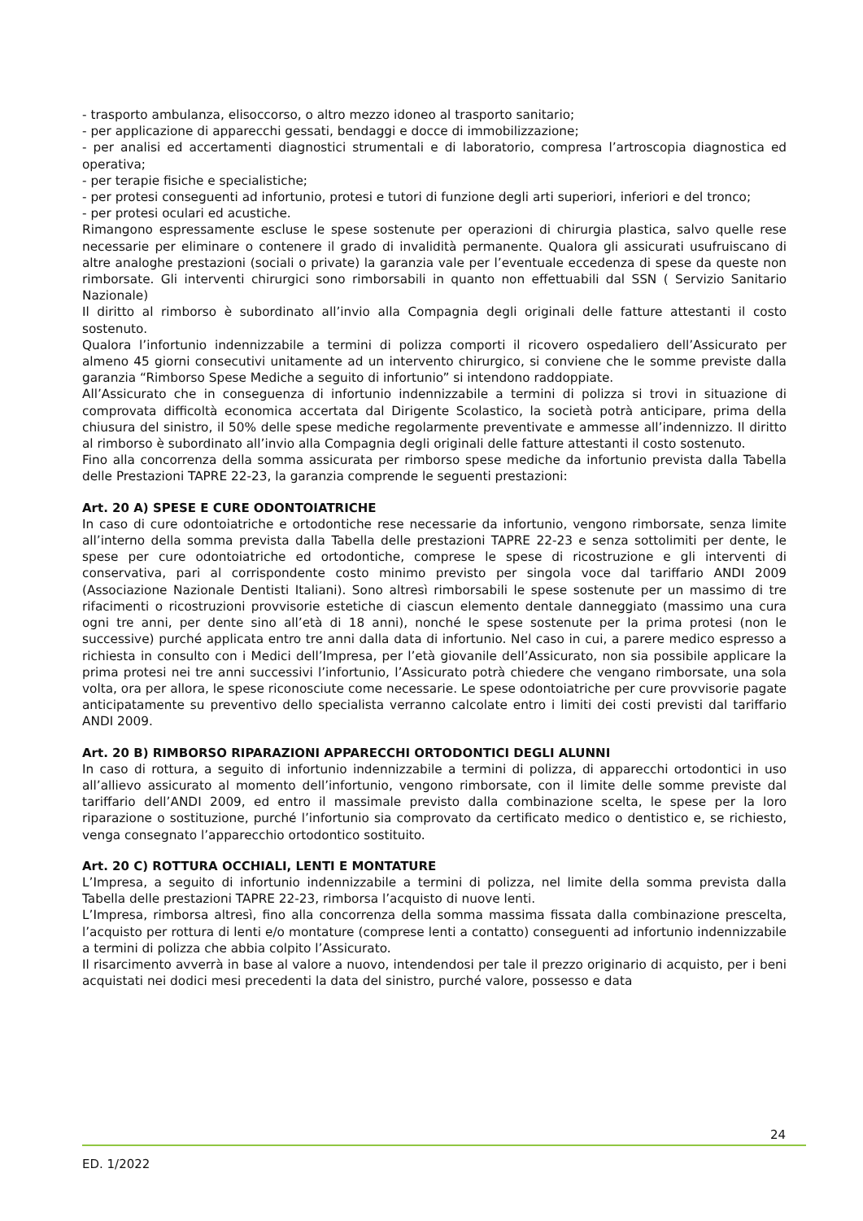- trasporto ambulanza, elisoccorso, o altro mezzo idoneo al trasporto sanitario;
- per applicazione di apparecchi gessati, bendaggi e docce di immobilizzazione;
- per analisi ed accertamenti diagnostici strumentali e di laboratorio, compresa l’artroscopia diagnostica ed operativa;
- per terapie fisiche e specialistiche;
- per protesi conseguenti ad infortunio, protesi e tutori di funzione degli arti superiori, inferiori e del tronco;
- per protesi oculari ed acustiche.
Rimangono espressamente escluse le spese sostenute per operazioni di chirurgia plastica, salvo quelle rese necessarie per eliminare o contenere il grado di invalidità permanente. Qualora gli assicurati usufruiscano di altre analoghe prestazioni (sociali o private) la garanzia vale per l’eventuale eccedenza di spese da queste non rimborsate. Gli interventi chirurgici sono rimborsabili in quanto non effettuabili dal SSN ( Servizio Sanitario Nazionale)
Il diritto al rimborso è subordinato all’invio alla Compagnia degli originali delle fatture attestanti il costo sostenuto.
Qualora l’infortunio indennizzabile a termini di polizza comporti il ricovero ospedaliero dell’Assicurato per almeno 45 giorni consecutivi unitamente ad un intervento chirurgico, si conviene che le somme previste dalla garanzia “Rimborso Spese Mediche a seguito di infortunio” si intendono raddoppiate.
All’Assicurato che in conseguenza di infortunio indennizzabile a termini di polizza si trovi in situazione di comprovata difficoltà economica accertata dal Dirigente Scolastico, la società potrà anticipare, prima della chiusura del sinistro, il 50% delle spese mediche regolarmente preventivate e ammesse all’indennizzo. Il diritto al rimborso è subordinato all’invio alla Compagnia degli originali delle fatture attestanti il costo sostenuto.
Fino alla concorrenza della somma assicurata per rimborso spese mediche da infortunio prevista dalla Tabella delle Prestazioni TAPRE 22-23, la garanzia comprende le seguenti prestazioni:
Art. 20 A) SPESE E CURE ODONTOIATRICHE
In caso di cure odontoiatriche e ortodontiche rese necessarie da infortunio, vengono rimborsate, senza limite all’interno della somma prevista dalla Tabella delle prestazioni TAPRE 22-23 e senza sottolimiti per dente, le spese per cure odontoiatriche ed ortodontiche, comprese le spese di ricostruzione e gli interventi di conservativa, pari al corrispondente costo minimo previsto per singola voce dal tariffario ANDI 2009 (Associazione Nazionale Dentisti Italiani). Sono altresì rimborsabili le spese sostenute per un massimo di tre rifacimenti o ricostruzioni provvisorie estetiche di ciascun elemento dentale danneggiato (massimo una cura ogni tre anni, per dente sino all’età di 18 anni), nonché le spese sostenute per la prima protesi (non le successive) purché applicata entro tre anni dalla data di infortunio. Nel caso in cui, a parere medico espresso a richiesta in consulto con i Medici dell’Impresa, per l’età giovanile dell’Assicurato, non sia possibile applicare la prima protesi nei tre anni successivi l’infortunio, l’Assicurato potrà chiedere che vengano rimborsate, una sola volta, ora per allora, le spese riconosciute come necessarie. Le spese odontoiatriche per cure provvisorie pagate anticipatamente su preventivo dello specialista verranno calcolate entro i limiti dei costi previsti dal tariffario ANDI 2009.
Art. 20 B) RIMBORSO RIPARAZIONI APPARECCHI ORTODONTICI DEGLI ALUNNI
In caso di rottura, a seguito di infortunio indennizzabile a termini di polizza, di apparecchi ortodontici in uso all’allievo assicurato al momento dell’infortunio, vengono rimborsate, con il limite delle somme previste dal tariffario dell’ANDI 2009, ed entro il massimale previsto dalla combinazione scelta, le spese per la loro riparazione o sostituzione, purché l’infortunio sia comprovato da certificato medico o dentistico e, se richiesto, venga consegnato l’apparecchio ortodontico sostituito.
Art. 20 C) ROTTURA OCCHIALI, LENTI E MONTATURE
L’Impresa, a seguito di infortunio indennizzabile a termini di polizza, nel limite della somma prevista dalla Tabella delle prestazioni TAPRE 22-23, rimborsa l’acquisto di nuove lenti.
L’Impresa, rimborsa altresì, fino alla concorrenza della somma massima fissata dalla combinazione prescelta, l’acquisto per rottura di lenti e/o montature (comprese lenti a contatto) conseguenti ad infortunio indennizzabile a termini di polizza che abbia colpito l’Assicurato.
Il risarcimento avverrà in base al valore a nuovo, intendendosi per tale il prezzo originario di acquisto, per i beni acquistati nei dodici mesi precedenti la data del sinistro, purché valore, possesso e data
24
ED. 1/2022